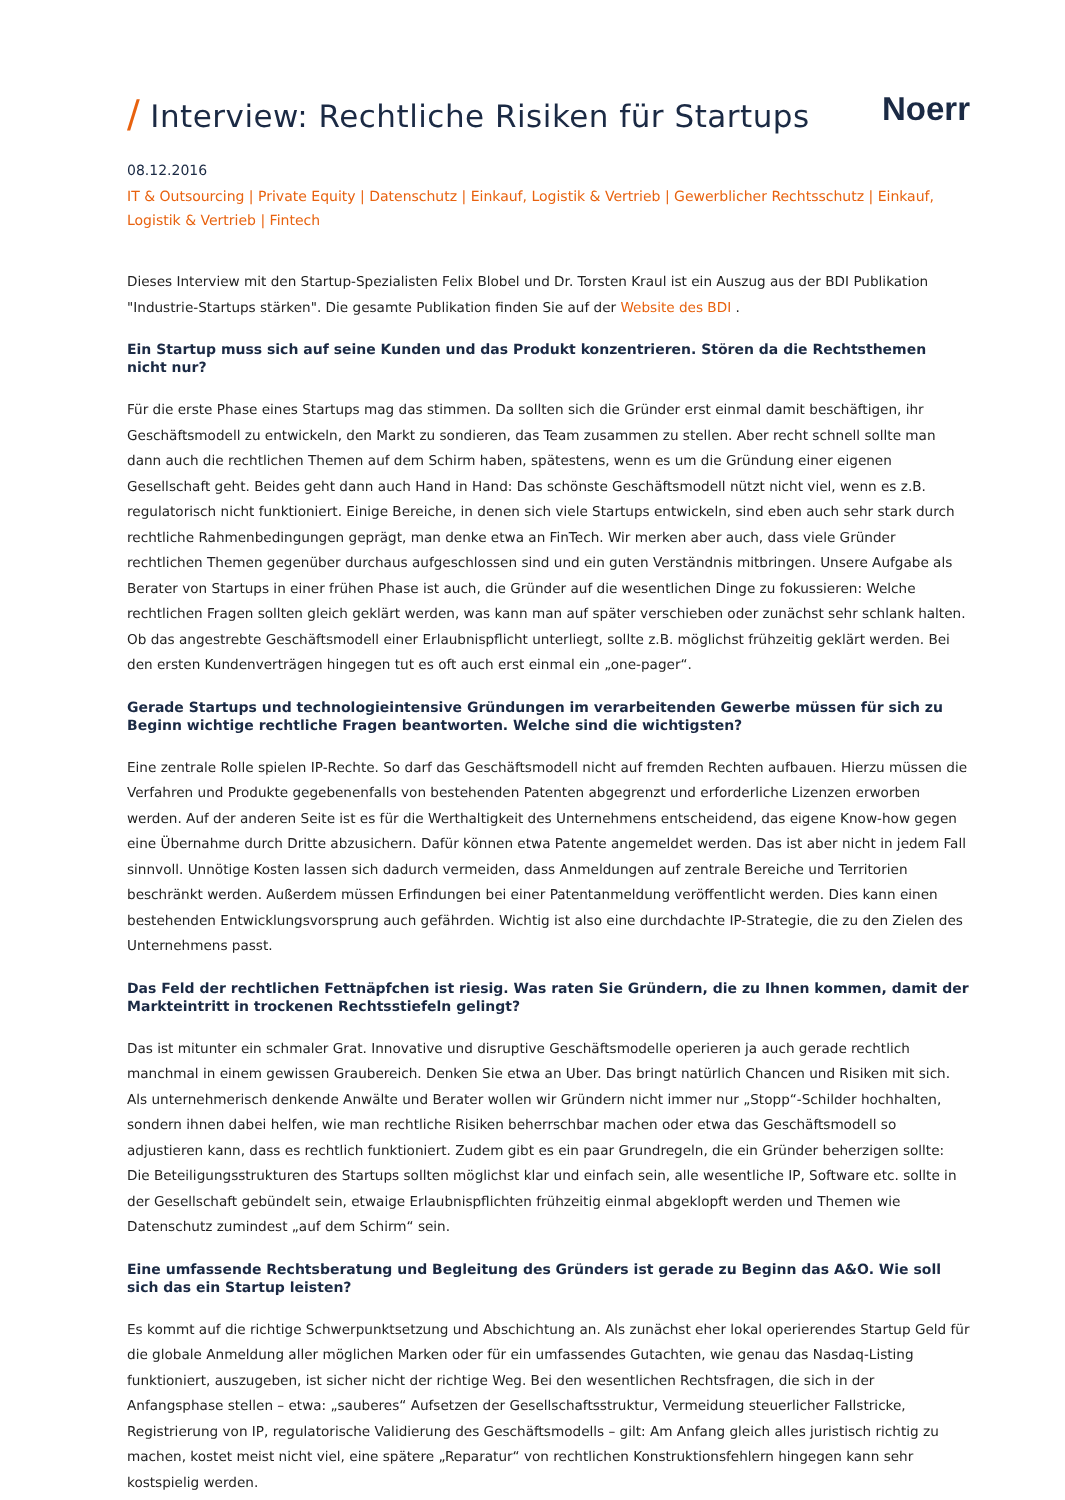/ Interview: Rechtliche Risiken für Startups
Noerr
08.12.2016
IT & Outsourcing | Private Equity | Datenschutz | Einkauf, Logistik & Vertrieb | Gewerblicher Rechtsschutz | Einkauf, Logistik & Vertrieb | Fintech
Dieses Interview mit den Startup-Spezialisten Felix Blobel und Dr. Torsten Kraul ist ein Auszug aus der BDI Publikation "Industrie-Startups stärken". Die gesamte Publikation finden Sie auf der Website des BDI .
Ein Startup muss sich auf seine Kunden und das Produkt konzentrieren. Stören da die Rechtsthemen nicht nur?
Für die erste Phase eines Startups mag das stimmen. Da sollten sich die Gründer erst einmal damit beschäftigen, ihr Geschäftsmodell zu entwickeln, den Markt zu sondieren, das Team zusammen zu stellen. Aber recht schnell sollte man dann auch die rechtlichen Themen auf dem Schirm haben, spätestens, wenn es um die Gründung einer eigenen Gesellschaft geht. Beides geht dann auch Hand in Hand: Das schönste Geschäftsmodell nützt nicht viel, wenn es z.B. regulatorisch nicht funktioniert. Einige Bereiche, in denen sich viele Startups entwickeln, sind eben auch sehr stark durch rechtliche Rahmenbedingungen geprägt, man denke etwa an FinTech. Wir merken aber auch, dass viele Gründer rechtlichen Themen gegenüber durchaus aufgeschlossen sind und ein guten Verständnis mitbringen. Unsere Aufgabe als Berater von Startups in einer frühen Phase ist auch, die Gründer auf die wesentlichen Dinge zu fokussieren: Welche rechtlichen Fragen sollten gleich geklärt werden, was kann man auf später verschieben oder zunächst sehr schlank halten. Ob das angestrebte Geschäftsmodell einer Erlaubnispflicht unterliegt, sollte z.B. möglichst frühzeitig geklärt werden. Bei den ersten Kundenverträgen hingegen tut es oft auch erst einmal ein „one-pager“.
Gerade Startups und technologieintensive Gründungen im verarbeitenden Gewerbe müssen für sich zu Beginn wichtige rechtliche Fragen beantworten. Welche sind die wichtigsten?
Eine zentrale Rolle spielen IP-Rechte. So darf das Geschäftsmodell nicht auf fremden Rechten aufbauen. Hierzu müssen die Verfahren und Produkte gegebenenfalls von bestehenden Patenten abgegrenzt und erforderliche Lizenzen erworben werden. Auf der anderen Seite ist es für die Werthaltigkeit des Unternehmens entscheidend, das eigene Know-how gegen eine Übernahme durch Dritte abzusichern. Dafür können etwa Patente angemeldet werden. Das ist aber nicht in jedem Fall sinnvoll. Unnötige Kosten lassen sich dadurch vermeiden, dass Anmeldungen auf zentrale Bereiche und Territorien beschränkt werden. Außerdem müssen Erfindungen bei einer Patentanmeldung veröffentlicht werden. Dies kann einen bestehenden Entwicklungsvorsprung auch gefährden. Wichtig ist also eine durchdachte IP-Strategie, die zu den Zielen des Unternehmens passt.
Das Feld der rechtlichen Fettnäpfchen ist riesig. Was raten Sie Gründern, die zu Ihnen kommen, damit der Markteintritt in trockenen Rechtsstiefeln gelingt?
Das ist mitunter ein schmaler Grat. Innovative und disruptive Geschäftsmodelle operieren ja auch gerade rechtlich manchmal in einem gewissen Graubereich. Denken Sie etwa an Uber. Das bringt natürlich Chancen und Risiken mit sich. Als unternehmerisch denkende Anwälte und Berater wollen wir Gründern nicht immer nur „Stopp“-Schilder hochhalten, sondern ihnen dabei helfen, wie man rechtliche Risiken beherrschbar machen oder etwa das Geschäftsmodell so adjustieren kann, dass es rechtlich funktioniert. Zudem gibt es ein paar Grundregeln, die ein Gründer beherzigen sollte: Die Beteiligungsstrukturen des Startups sollten möglichst klar und einfach sein, alle wesentliche IP, Software etc. sollte in der Gesellschaft gebündelt sein, etwaige Erlaubnispflichten frühzeitig einmal abgeklopft werden und Themen wie Datenschutz zumindest „auf dem Schirm“ sein.
Eine umfassende Rechtsberatung und Begleitung des Gründers ist gerade zu Beginn das A&O. Wie soll sich das ein Startup leisten?
Es kommt auf die richtige Schwerpunktsetzung und Abschichtung an. Als zunächst eher lokal operierendes Startup Geld für die globale Anmeldung aller möglichen Marken oder für ein umfassendes Gutachten, wie genau das Nasdaq-Listing funktioniert, auszugeben, ist sicher nicht der richtige Weg. Bei den wesentlichen Rechtsfragen, die sich in der Anfangsphase stellen – etwa: „sauberes“ Aufsetzen der Gesellschaftsstruktur, Vermeidung steuerlicher Fallstricke, Registrierung von IP, regulatorische Validierung des Geschäftsmodells – gilt: Am Anfang gleich alles juristisch richtig zu machen, kostet meist nicht viel, eine spätere „Reparatur“ von rechtlichen Konstruktionsfehlern hingegen kann sehr kostspielig werden.